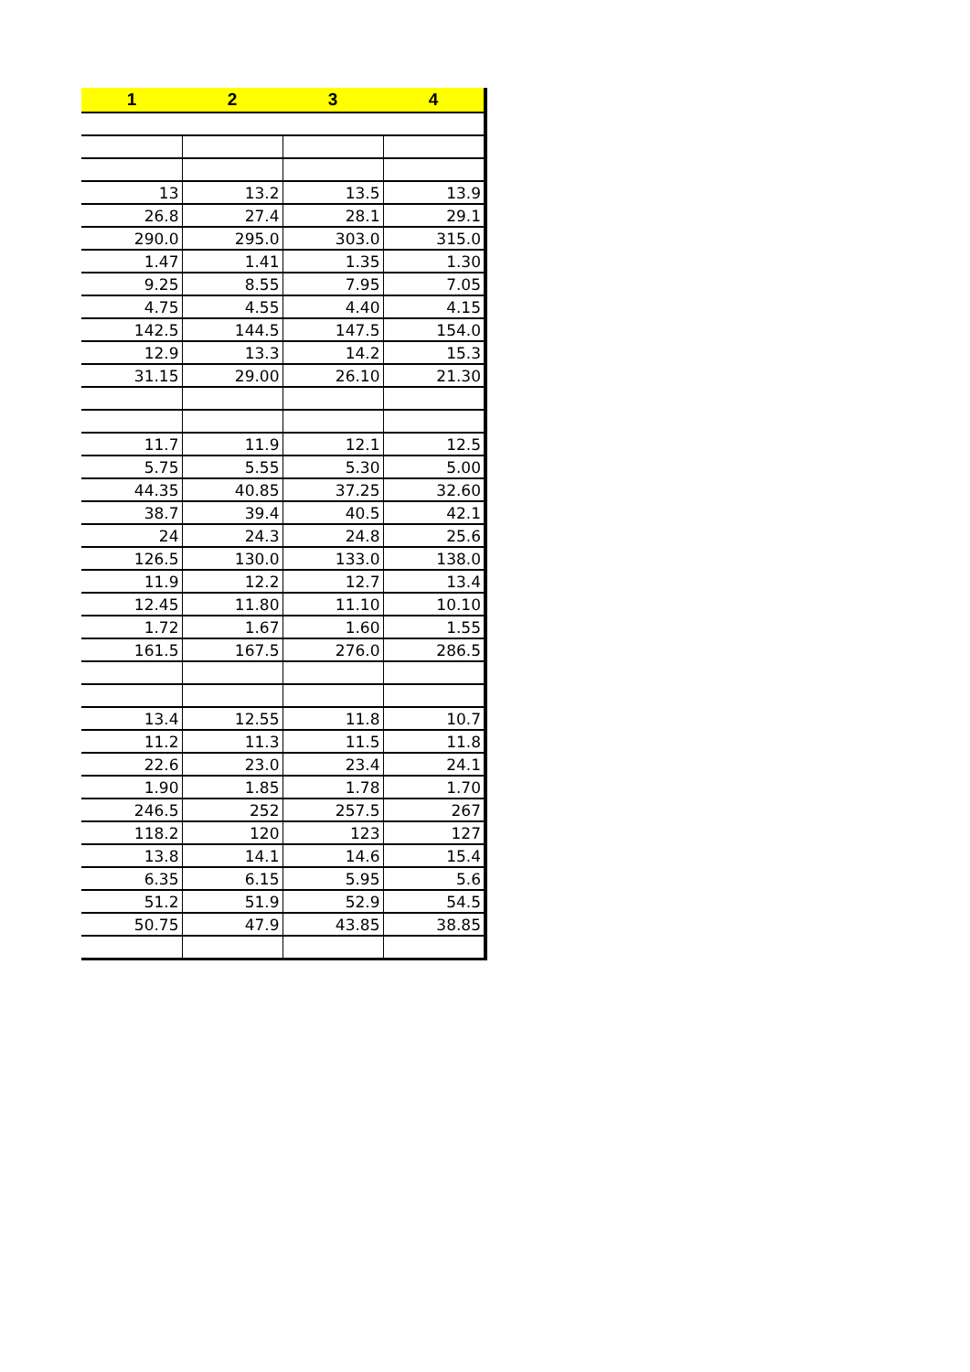| 1 | 2 | 3 | 4 |
| --- | --- | --- | --- |
| 13 | 13.2 | 13.5 | 13.9 |
| 26.8 | 27.4 | 28.1 | 29.1 |
| 290.0 | 295.0 | 303.0 | 315.0 |
| 1.47 | 1.41 | 1.35 | 1.30 |
| 9.25 | 8.55 | 7.95 | 7.05 |
| 4.75 | 4.55 | 4.40 | 4.15 |
| 142.5 | 144.5 | 147.5 | 154.0 |
| 12.9 | 13.3 | 14.2 | 15.3 |
| 31.15 | 29.00 | 26.10 | 21.30 |
| 11.7 | 11.9 | 12.1 | 12.5 |
| 5.75 | 5.55 | 5.30 | 5.00 |
| 44.35 | 40.85 | 37.25 | 32.60 |
| 38.7 | 39.4 | 40.5 | 42.1 |
| 24 | 24.3 | 24.8 | 25.6 |
| 126.5 | 130.0 | 133.0 | 138.0 |
| 11.9 | 12.2 | 12.7 | 13.4 |
| 12.45 | 11.80 | 11.10 | 10.10 |
| 1.72 | 1.67 | 1.60 | 1.55 |
| 161.5 | 167.5 | 276.0 | 286.5 |
| 13.4 | 12.55 | 11.8 | 10.7 |
| 11.2 | 11.3 | 11.5 | 11.8 |
| 22.6 | 23.0 | 23.4 | 24.1 |
| 1.90 | 1.85 | 1.78 | 1.70 |
| 246.5 | 252 | 257.5 | 267 |
| 118.2 | 120 | 123 | 127 |
| 13.8 | 14.1 | 14.6 | 15.4 |
| 6.35 | 6.15 | 5.95 | 5.6 |
| 51.2 | 51.9 | 52.9 | 54.5 |
| 50.75 | 47.9 | 43.85 | 38.85 |